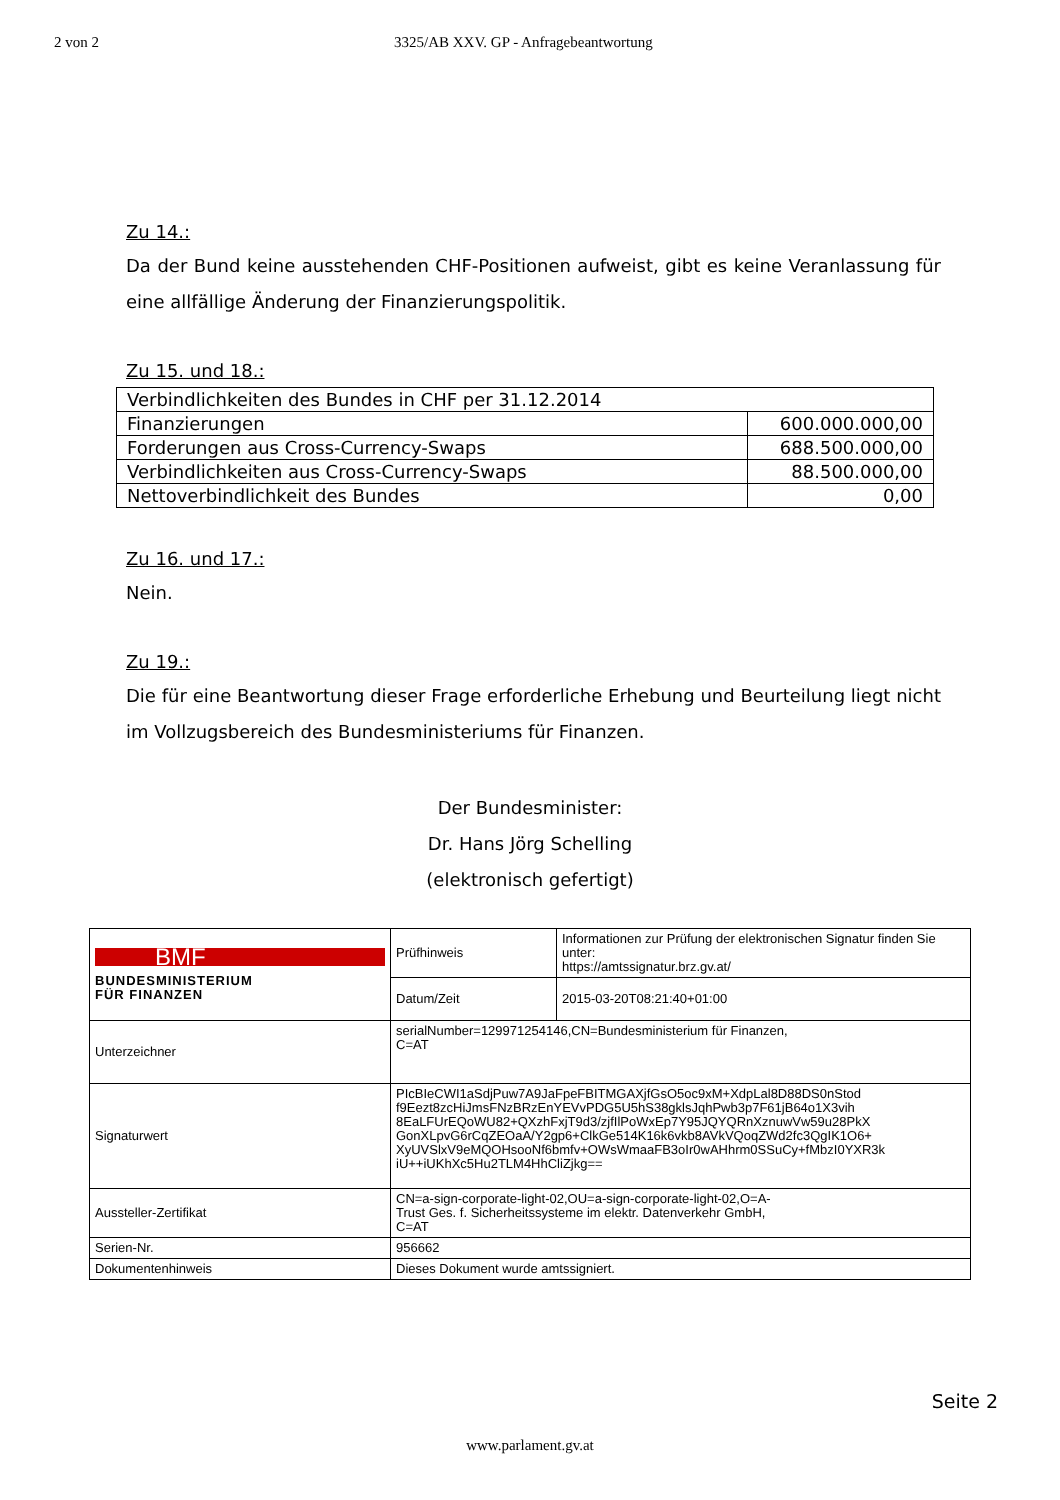2 von 2 3325/AB XXV. GP - Anfragebeantwortung
Zu 14.:
Da der Bund keine ausstehenden CHF-Positionen aufweist, gibt es keine Veranlassung für eine allfällige Änderung der Finanzierungspolitik.
Zu 15. und 18.:
| Verbindlichkeiten des Bundes in CHF per 31.12.2014 | |
| Finanzierungen | 600.000.000,00 |
| Forderungen aus Cross-Currency-Swaps | 688.500.000,00 |
| Verbindlichkeiten aus Cross-Currency-Swaps | 88.500.000,00 |
| Nettoverbindlichkeit des Bundes | 0,00 |
Zu 16. und 17.:
Nein.
Zu 19.:
Die für eine Beantwortung dieser Frage erforderliche Erhebung und Beurteilung liegt nicht im Vollzugsbereich des Bundesministeriums für Finanzen.
Der Bundesminister:
Dr. Hans Jörg Schelling
(elektronisch gefertigt)
| BMF BUNDESMINISTERIUM FÜR FINANZEN | Prüfhinweis | Informationen zur Prüfung der elektronischen Signatur finden Sie unter: https://amtssignatur.brz.gv.at/ |
| | Datum/Zeit | 2015-03-20T08:21:40+01:00 |
| Unterzeichner | serialNumber=129971254146,CN=Bundesministerium für Finanzen, C=AT | |
| Signaturwert | PIcBIeCWI1aSdjPuw7A9JaFpeFBITMGAXjfGsO5oc9xM+XdpLal8D88DS0nStod f9Eezt8zcHiJmsFNzBRzEnYEVvPDG5U5hS38gklsJqhPwb3p7F61jB64o1X3vih 8EaLFUrEQoWU82+QXzhFxjT9d3/zjfIlPoWxEp7Y95JQYQRnXznuwVw59u28PkX GonXLpvG6rCqZEOaA/Y2gp6+ClkGe514K16k6vkb8AVkVQoqZWd2fc3QgIK1O6+ XyUVSlxV9eMQOHsooNf6bmfv+OWsWmaaFB3oIr0wAHhrm0SSuCy+fMbzI0YXR3k iU++iUKhXc5Hu2TLM4HhCliZjkg== | |
| Aussteller-Zertifikat | CN=a-sign-corporate-light-02,OU=a-sign-corporate-light-02,O=A- Trust Ges. f. Sicherheitssysteme im elektr. Datenverkehr GmbH, C=AT | |
| Serien-Nr. | 956662 | |
| Dokumentenhinweis | Dieses Dokument wurde amtssigniert. | |
Seite 2
www.parlament.gv.at